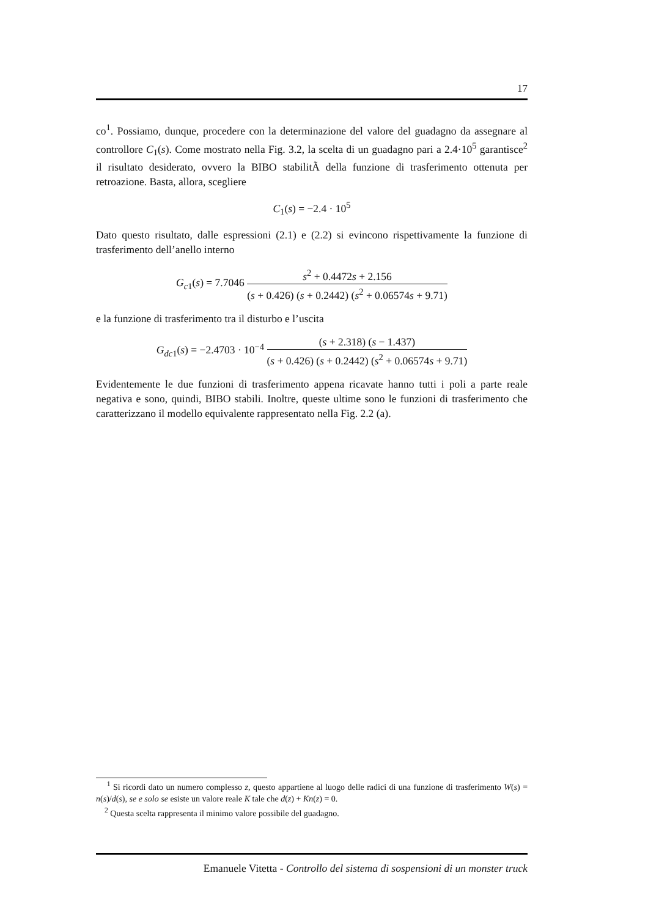17
co<sup>1</sup>. Possiamo, dunque, procedere con la determinazione del valore del guadagno da assegnare al controllore C<sub>1</sub>(s). Come mostrato nella Fig. 3.2, la scelta di un guadagno pari a 2.4·10<sup>5</sup> garantisce<sup>2</sup> il risultato desiderato, ovvero la BIBO stabilitÃ della funzione di trasferimento ottenuta per retroazione. Basta, allora, scegliere
C<sub>1</sub>(s) = −2.4 · 10<sup>5</sup>
Dato questo risultato, dalle espressioni (2.1) e (2.2) si evincono rispettivamente la funzione di trasferimento dell’anello interno
G<sub>c1</sub>(s) = 7.7046 s<sup>2</sup> + 0.4472s + 2.156 (s + 0.426) (s + 0.2442) (s<sup>2</sup> + 0.06574s + 9.71)
e la funzione di trasferimento tra il disturbo e l’uscita
G<sub>dc1</sub>(s) = −2.4703 · 10<sup>−4</sup> (s + 2.318) (s − 1.437) (s + 0.426) (s + 0.2442) (s<sup>2</sup> + 0.06574s + 9.71)
Evidentemente le due funzioni di trasferimento appena ricavate hanno tutti i poli a parte reale negativa e sono, quindi, BIBO stabili. Inoltre, queste ultime sono le funzioni di trasferimento che caratterizzano il modello equivalente rappresentato nella Fig. 2.2 (a).
<sup>1</sup> Si ricordi dato un numero complesso z, questo appartiene al luogo delle radici di una funzione di trasferimento W(s) = n(s)/d(s), se e solo se esiste un valore reale K tale che d(z) + Kn(z) = 0.
<sup>2</sup> Questa scelta rappresenta il minimo valore possibile del guadagno.
Emanuele Vitetta - Controllo del sistema di sospensioni di un monster truck